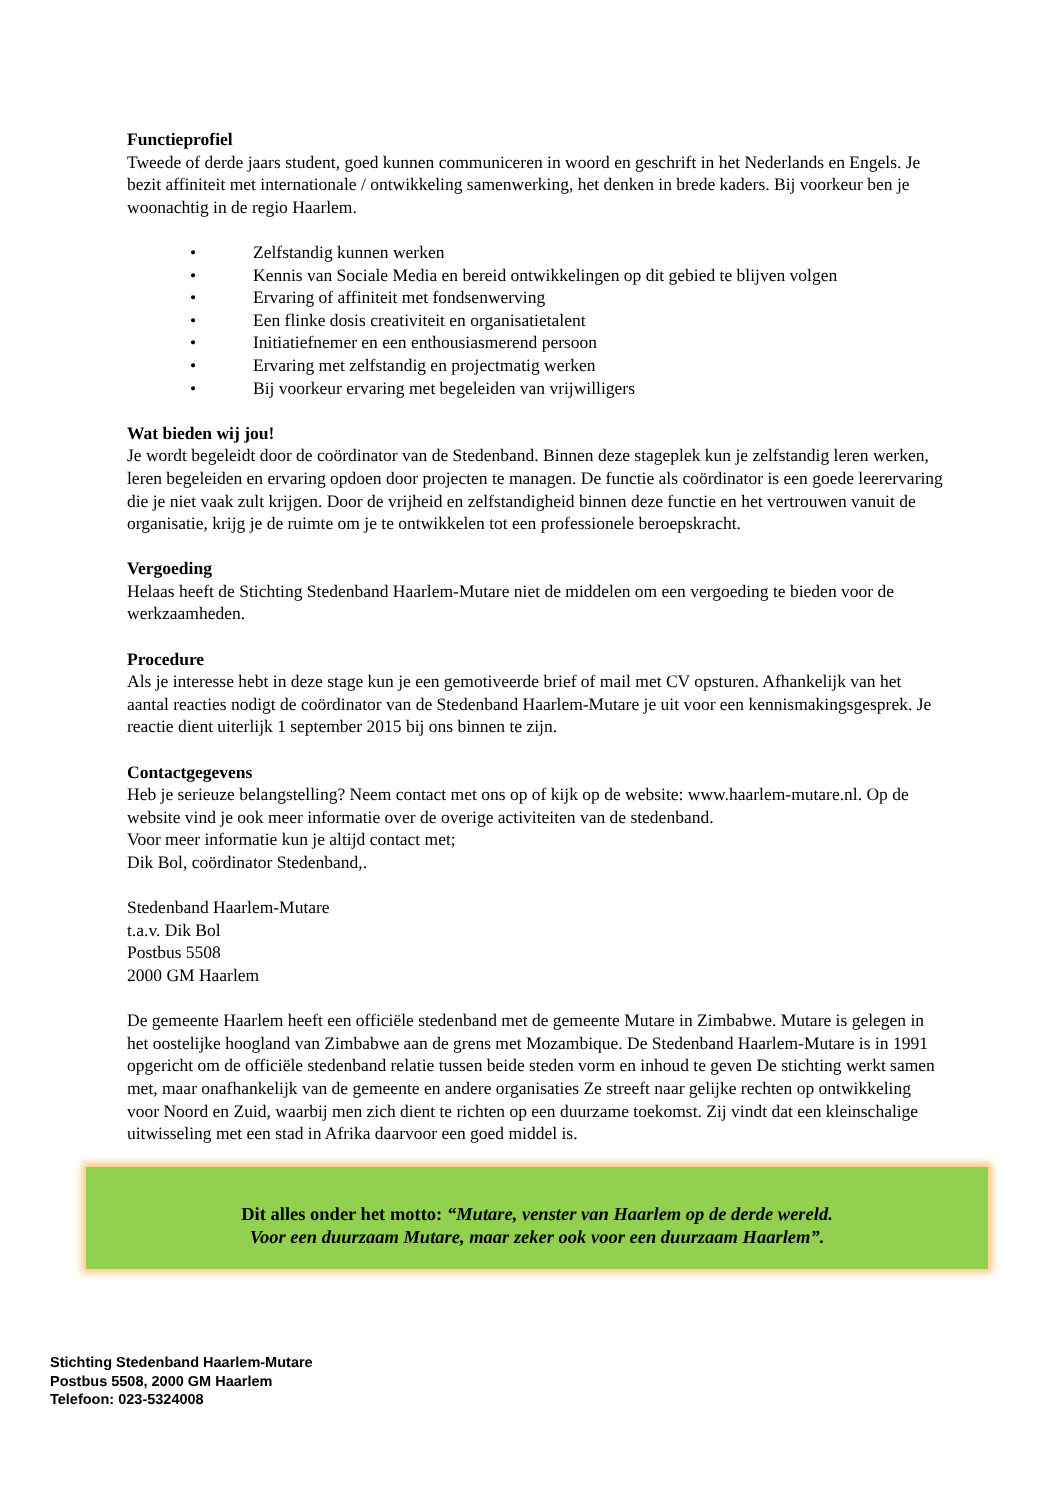Functieprofiel
Tweede of derde jaars student, goed kunnen communiceren in woord en geschrift in het Nederlands en Engels. Je bezit affiniteit met internationale / ontwikkeling samenwerking, het denken in brede kaders. Bij voorkeur ben je woonachtig in de regio Haarlem.
• Zelfstandig kunnen werken
• Kennis van Sociale Media en bereid ontwikkelingen op dit gebied te blijven volgen
• Ervaring of affiniteit met fondsenwerving
• Een flinke dosis creativiteit en organisatietalent
• Initiatiefnemer en een enthousiasmerend persoon
• Ervaring met zelfstandig en projectmatig werken
• Bij voorkeur ervaring met begeleiden van vrijwilligers
Wat bieden wij jou!
Je wordt begeleidt door de coördinator van de Stedenband. Binnen deze stageplek kun je zelfstandig leren werken, leren begeleiden en ervaring opdoen door projecten te managen. De functie als coördinator is een goede leerervaring die je niet vaak zult krijgen. Door de vrijheid en zelfstandigheid binnen deze functie en het vertrouwen vanuit de organisatie, krijg je de ruimte om je te ontwikkelen tot een professionele beroepskracht.
Vergoeding
Helaas heeft de Stichting Stedenband Haarlem-Mutare niet de middelen om een vergoeding te bieden voor de werkzaamheden.
Procedure
Als je interesse hebt in deze stage kun je een gemotiveerde brief of mail met CV opsturen. Afhankelijk van het aantal reacties nodigt de coördinator van de Stedenband Haarlem-Mutare je uit voor een kennismakingsgesprek. Je reactie dient uiterlijk 1 september 2015 bij ons binnen te zijn.
Contactgegevens
Heb je serieuze belangstelling? Neem contact met ons op of kijk op de website: www.haarlem-mutare.nl. Op de website vind je ook meer informatie over de overige activiteiten van de stedenband.
Voor meer informatie kun je altijd contact met;
Dik Bol, coördinator Stedenband,.
Stedenband Haarlem-Mutare
t.a.v. Dik Bol
Postbus 5508
2000 GM Haarlem
De gemeente Haarlem heeft een officiële stedenband met de gemeente Mutare in Zimbabwe. Mutare is gelegen in het oostelijke hoogland van Zimbabwe aan de grens met Mozambique. De Stedenband Haarlem-Mutare is in 1991 opgericht om de officiële stedenband relatie tussen beide steden vorm en inhoud te geven De stichting werkt samen met, maar onafhankelijk van de gemeente en andere organisaties Ze streeft naar gelijke rechten op ontwikkeling voor Noord en Zuid, waarbij men zich dient te richten op een duurzame toekomst. Zij vindt dat een kleinschalige uitwisseling met een stad in Afrika daarvoor een goed middel is.
Dit alles onder het motto: “Mutare, venster van Haarlem op de derde wereld.
Voor een duurzaam Mutare, maar zeker ook voor een duurzaam Haarlem”.
Stichting Stedenband Haarlem-Mutare
Postbus 5508, 2000 GM Haarlem
Telefoon: 023-5324008